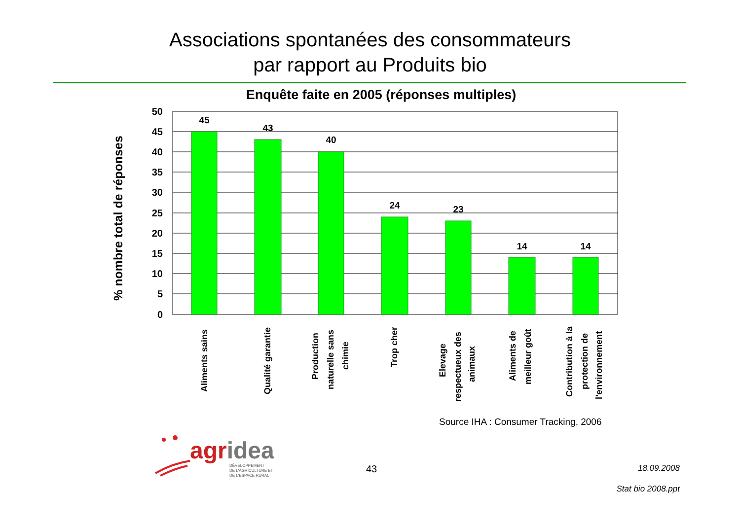Associations spontanées des consommateurs
par rapport au Produits bio
Enquête faite en 2005 (réponses multiples)
45
43
40
24
23
14
14
50
45
40
35
30
25
20
15
10
5
0
% nombre total de réponses
Aliments sains
Qualité garantie
Production
naturelle sans
chimie
Trop cher
Elevage
respectueux des
animaux
Aliments de
meilleur goût
Contribution à la
protection de
l'environnement
Source IHA : Consumer Tracking, 2006
agridea
DÉVELOPPEMENT
DE L'AGRICULTURE ET
DE L'ESPACE RURAL
43 18.09.2008
Stat bio 2008.ppt